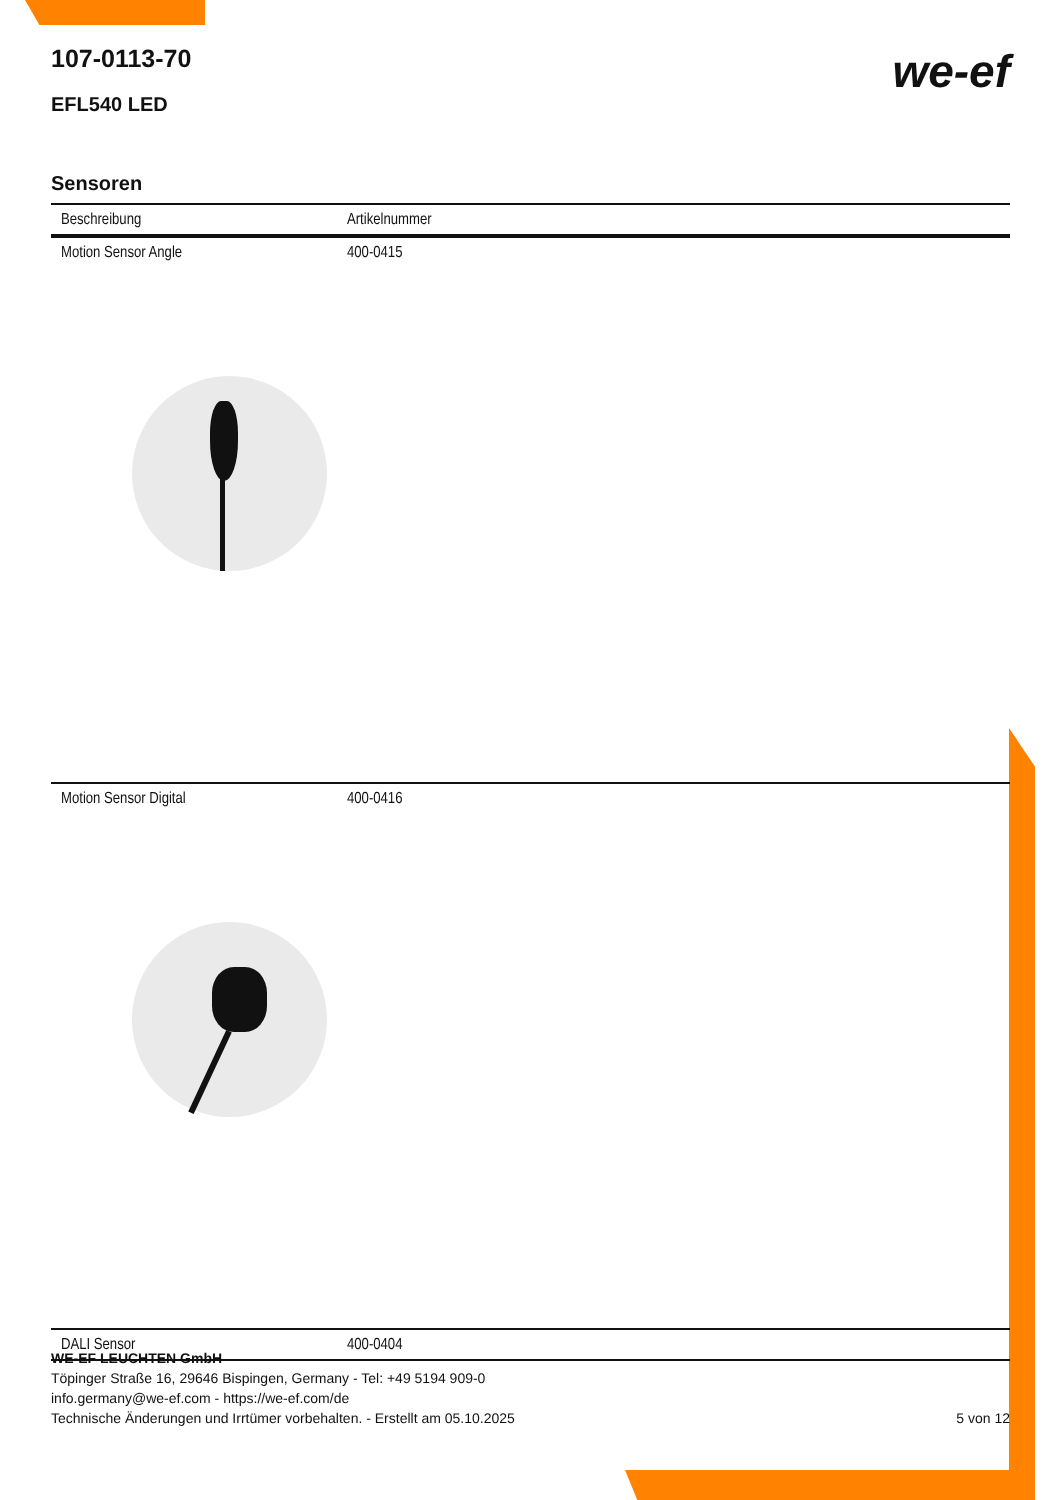107-0113-70
EFL540 LED
we-ef
Sensoren
| Beschreibung | Artikelnummer |
| --- | --- |
| Motion Sensor Angle | 400-0415 |
| Motion Sensor Digital | 400-0416 |
| DALI Sensor | 400-0404 |
WE-EF LEUCHTEN GmbH
Töpinger Straße 16, 29646 Bispingen, Germany - Tel: +49 5194 909-0
info.germany@we-ef.com - https://we-ef.com/de
Technische Änderungen und Irrtümer vorbehalten. - Erstellt am 05.10.2025
5 von 12